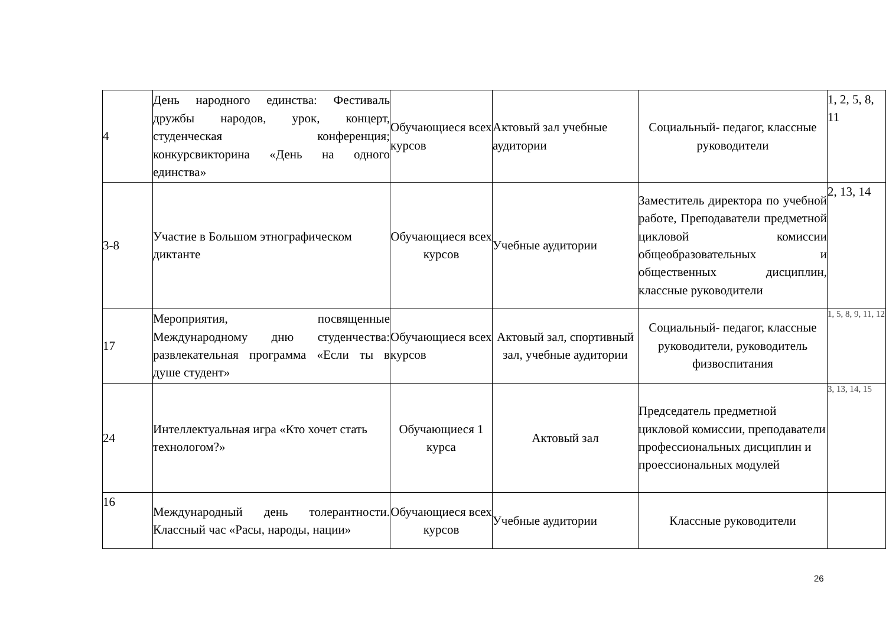| 4 | День народного единства: Фестиваль дружбы народов, урок, концерт, студенческая конференция; конкурсвикторина «День на одного единства» | Обучающиеся всех курсов | Актовый зал учебные аудитории | Социальный- педагог, классные руководители | 1, 2, 5, 8, 11 |
| 3-8 | Участие в Большом этнографическом диктанте | Обучающиеся всех курсов | Учебные аудитории | Заместитель директора по учебной работе, Преподаватели предметной цикловой комиссии общеобразовательных и общественных дисциплин, классные руководители | 2, 13, 14 |
| 17 | Мероприятия, посвященные Международному дню студенчества: развлекательная программа «Если ты в душе студент» | Обучающиеся всех курсов | Актовый зал, спортивный зал, учебные аудитории | Социальный- педагог, классные руководители, руководитель физвоспитания | 1, 5, 8, 9, 11, 12 |
| 24 | Интеллектуальная игра «Кто хочет стать технологом?» | Обучающиеся 1 курса | Актовый зал | Председатель предметной цикловой комиссии, преподаватели профессиональных дисциплин и проессиональных модулей | 3, 13, 14, 15 |
| 16 | Международный день толерантности. Классный час «Расы, народы, нации» | Обучающиеся всех курсов | Учебные аудитории | Классные руководители | |
26